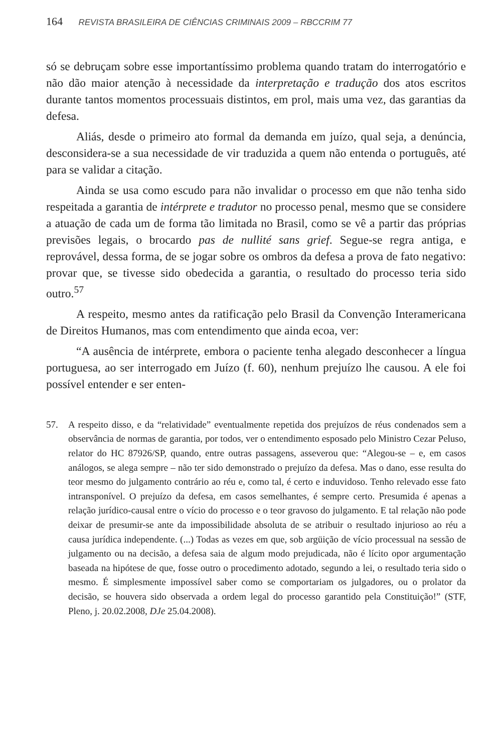164 REVISTA BRASILEIRA DE CIÊNCIAS CRIMINAIS 2009 – RBCCRIM 77
só se debruçam sobre esse importantíssimo problema quando tratam do interrogatório e não dão maior atenção à necessidade da interpretação e tradução dos atos escritos durante tantos momentos processuais distintos, em prol, mais uma vez, das garantias da defesa.
Aliás, desde o primeiro ato formal da demanda em juízo, qual seja, a denúncia, desconsidera-se a sua necessidade de vir traduzida a quem não entenda o português, até para se validar a citação.
Ainda se usa como escudo para não invalidar o processo em que não tenha sido respeitada a garantia de intérprete e tradutor no processo penal, mesmo que se considere a atuação de cada um de forma tão limitada no Brasil, como se vê a partir das próprias previsões legais, o brocardo pas de nullité sans grief. Segue-se regra antiga, e reprovável, dessa forma, de se jogar sobre os ombros da defesa a prova de fato negativo: provar que, se tivesse sido obedecida a garantia, o resultado do processo teria sido outro.<sup>57</sup>
A respeito, mesmo antes da ratificação pelo Brasil da Convenção Interamericana de Direitos Humanos, mas com entendimento que ainda ecoa, ver:
“A ausência de intérprete, embora o paciente tenha alegado desconhecer a língua portuguesa, ao ser interrogado em Juízo (f. 60), nenhum prejuízo lhe causou. A ele foi possível entender e ser enten-
57. A respeito disso, e da “relatividade” eventualmente repetida dos prejuízos de réus condenados sem a observância de normas de garantia, por todos, ver o entendimento esposado pelo Ministro Cezar Peluso, relator do HC 87926/SP, quando, entre outras passagens, asseverou que: “Alegou-se – e, em casos análogos, se alega sempre – não ter sido demonstrado o prejuízo da defesa. Mas o dano, esse resulta do teor mesmo do julgamento contrário ao réu e, como tal, é certo e induvidoso. Tenho relevado esse fato intransponível. O prejuízo da defesa, em casos semelhantes, é sempre certo. Presumida é apenas a relação jurídico-causal entre o vício do processo e o teor gravoso do julgamento. E tal relação não pode deixar de presumir-se ante da impossibilidade absoluta de se atribuir o resultado injurioso ao réu a causa jurídica independente. (...) Todas as vezes em que, sob argüição de vício processual na sessão de julgamento ou na decisão, a defesa saia de algum modo prejudicada, não é lícito opor argumentação baseada na hipótese de que, fosse outro o procedimento adotado, segundo a lei, o resultado teria sido o mesmo. É simplesmente impossível saber como se comportariam os julgadores, ou o prolator da decisão, se houvera sido observada a ordem legal do processo garantido pela Constituição!” (STF, Pleno, j. 20.02.2008, DJe 25.04.2008).